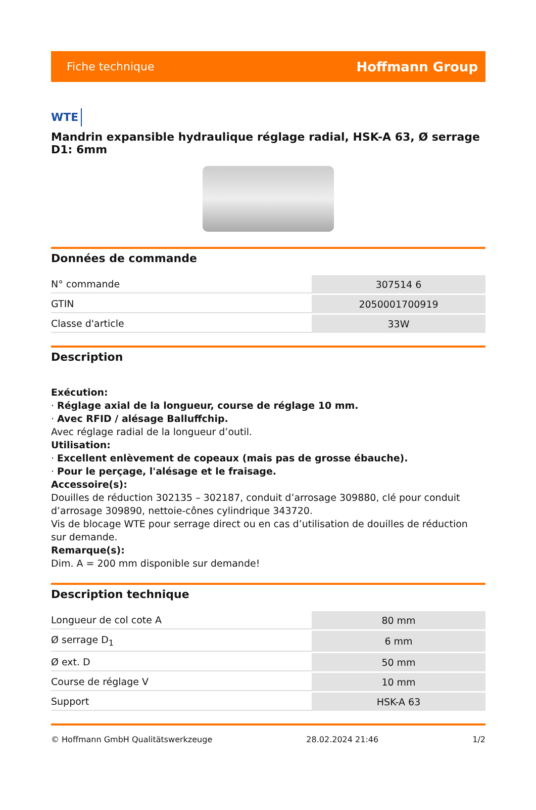Fiche technique Hoffmann Group
WTE
Mandrin expansible hydraulique réglage radial, HSK-A 63, Ø serrage D1: 6mm
Données de commande
| N° commande | 307514 6 |
| GTIN | 2050001700919 |
| Classe d'article | 33W |
Description
Exécution:
· Réglage axial de la longueur, course de réglage 10 mm.
· Avec RFID / alésage Balluffchip.
Avec réglage radial de la longueur d’outil.
Utilisation:
· Excellent enlèvement de copeaux (mais pas de grosse ébauche).
· Pour le perçage, l'alésage et le fraisage.
Accessoire(s):
Douilles de réduction 302135 – 302187, conduit d’arrosage 309880, clé pour conduit d’arrosage 309890, nettoie-cônes cylindrique 343720.
Vis de blocage WTE pour serrage direct ou en cas d’utilisation de douilles de réduction sur demande.
Remarque(s):
Dim. A = 200 mm disponible sur demande!
Description technique
| Longueur de col cote A | 80 mm |
| Ø serrage D<sub>1</sub> | 6 mm |
| Ø ext. D | 50 mm |
| Course de réglage V | 10 mm |
| Support | HSK-A 63 |
© Hoffmann GmbH Qualitätswerkzeuge 28.02.2024 21:46 1/2